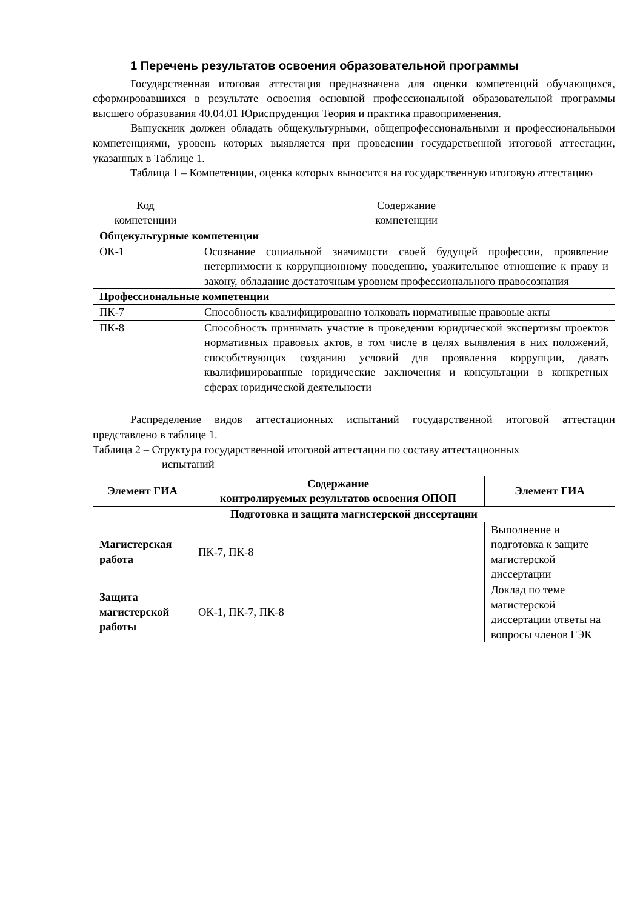1 Перечень результатов освоения образовательной программы
Государственная итоговая аттестация предназначена для оценки компетенций обучающихся, сформировавшихся в результате освоения основной профессиональной образовательной программы высшего образования 40.04.01 Юриспруденция Теория и практика правоприменения.
Выпускник должен обладать общекультурными, общепрофессиональными и профессиональными компетенциями, уровень которых выявляется при проведении государственной итоговой аттестации, указанных в Таблице 1.
Таблица 1 – Компетенции, оценка которых выносится на государственную итоговую аттестацию
| Код компетенции | Содержание компетенции |
| --- | --- |
| Общекультурные компетенции | |
| ОК-1 | Осознание социальной значимости своей будущей профессии, проявление нетерпимости к коррупционному поведению, уважительное отношение к праву и закону, обладание достаточным уровнем профессионального правосознания |
| Профессиональные компетенции | |
| ПК-7 | Способность квалифицированно толковать нормативные правовые акты |
| ПК-8 | Способность принимать участие в проведении юридической экспертизы проектов нормативных правовых актов, в том числе в целях выявления в них положений, способствующих созданию условий для проявления коррупции, давать квалифицированные юридические заключения и консультации в конкретных сферах юридической деятельности |
Распределение видов аттестационных испытаний государственной итоговой аттестации представлено в таблице 1.
Таблица 2 – Структура государственной итоговой аттестации по составу аттестационных
испытаний
| Элемент ГИА | Содержание контролируемых результатов освоения ОПОП | Элемент ГИА |
| --- | --- | --- |
| Подготовка и защита магистерской диссертации | | |
| Магистерская работа | ПК-7, ПК-8 | Выполнение и подготовка к защите магистерской диссертации |
| Защита магистерской работы | ОК-1, ПК-7, ПК-8 | Доклад по теме магистерской диссертации ответы на вопросы членов ГЭК |